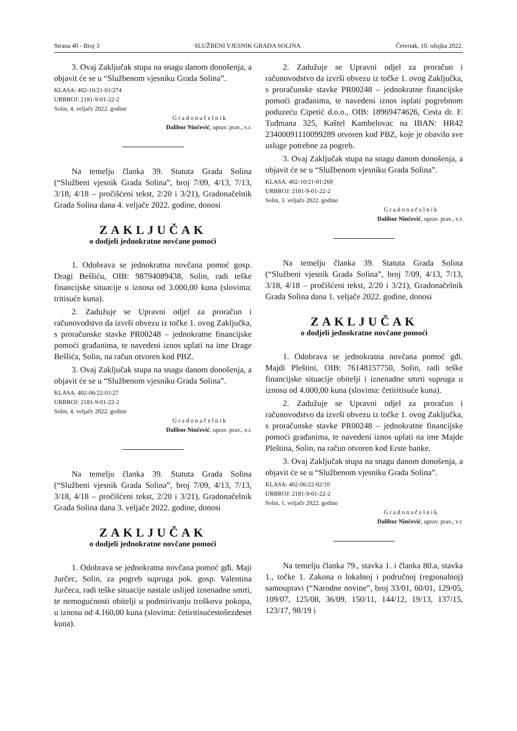Strana 40 - Broj 3 SLUŽBENI VJESNIK GRADA SOLINA Četvrtak, 10. ožujka 2022.
3. Ovaj Zaključak stupa na snagu danom donošenja, a objavit će se u “Službenom vjesniku Grada Solina”.
KLASA: 402-10/21-01/274
URBROJ: 2181-9-01-22-2
Solin, 4. veljače 2022. godine
Gradonačelnik
Dalibor Ninčević, uprav. prav., v.r.
Na temelju članka 39. Statuta Grada Solina (“Službeni vjesnik Grada Solina”, broj 7/09, 4/13, 7/13, 3/18, 4/18 – pročišćeni tekst, 2/20 i 3/21), Gradonačelnik Grada Solina dana 4. veljače 2022. godine, donosi
ZAKLJUČAK
o dodjeli jednokratne novčane pomoći
1. Odobrava se jednokratna novčana pomoć gosp. Dragi Bešliću, OIB: 98794089438, Solin, radi teške financijske situacije u iznosu od 3.000,00 kuna (slovima: tritisuće kuna).
2. Zadužuje se Upravni odjel za proračun i računovodstvo da izvrši obvezu iz točke 1. ovog Zaključka, s proračunske stavke PR00248 – jednokratne financijske pomoći građanima, te navedeni iznos uplati na ime Drage Bešlića, Solin, na račun otvoren kod PBZ.
3. Ovaj Zaključak stupa na snagu danom donošenja, a objavit će se u “Službenom vjesniku Grada Solina”.
KLASA: 402-06/22-01/27
URBROJ: 2181-9-01-22-2
Solin, 4. veljače 2022. godine
Gradonačelnik
Dalibor Ninčević, uprav. prav., v.r.
Na temelju članka 39. Statuta Grada Solina (“Službeni vjesnik Grada Solina”, broj 7/09, 4/13, 7/13, 3/18, 4/18 – pročišćeni tekst, 2/20 i 3/21), Gradonačelnik Grada Solina dana 3. veljače 2022. godine, donosi
ZAKLJUČAK
o dodjeli jednokratne novčane pomoći
1. Odobrava se jednokratna novčana pomoć gđi. Maji Jurčec, Solin, za pogreb supruga pok. gosp. Valentina Jurčeca, radi teške situacije nastale uslijed iznenadne smrti, te nemogućnosti obitelji u podmirivanju troškova pokopa, u iznosu od 4.160,00 kuna (slovima: četiritisućestošezdeset kuna).
2. Zadužuje se Upravni odjel za proračun i računovodstvo da izvrši obvezu iz točke 1. ovog Zaključka, s proračunske stavke PR00248 – jednokratne financijske pomoći građanima, te navedeni iznos isplati pogrebnom poduzeću Cipetić d.o.o., OIB: 18969474626, Cesta dr. F. Tuđmana 325, Kaštel Kambelovac na IBAN: HR42 2340009111009­9289 otvoren kod PBZ, koje je obavilo sve usluge potrebne za pogreb.
3. Ovaj Zaključak stupa na snagu danom donošenja, a objavit će se u “Službenom vjesniku Grada Solina”.
KLASA: 402-10/21-01/269
URBROJ: 2181-9-01-22-2
Solin, 3. veljače 2022. godine
Gradonačelnik
Dalibor Ninčević, uprav. prav., v.r.
Na temelju članka 39. Statuta Grada Solina (“Službeni vjesnik Grada Solina”, broj 7/09, 4/13, 7/13, 3/18, 4/18 – pročišćeni tekst, 2/20 i 3/21), Gradonačelnik Grada Solina dana 1. veljače 2022. godine, donosi
ZAKLJUČAK
o dodjeli jednokratne novčane pomoći
1. Odobrava se jednokratna novčana pomoć gđi. Majdi Pleštini, OIB: 76148157750, Solin, radi teške financijske situacije obitelji i iznenadne smrti supruga u iznosu od 4.000,00 kuna (slovima: četiritisuće kuna).
2. Zadužuje se Upravni odjel za proračun i računovodstvo da izvrši obvezu iz točke 1. ovog Zaključka, s proračunske stavke PR00248 – jednokratne financijske pomoći građanima, te navedeni iznos uplati na ime Majde Pleština, Solin, na račun otvoren kod Erste banke.
3. Ovaj Zaključak stupa na snagu danom donošenja, a objavit će se u “Službenom vjesniku Grada Solina”.
KLASA: 402-06/22-02/10
URBROJ: 2181-9-01-22-2
Solin, 1. veljače 2022. godine
Gradonačelnik
Dalibor Ninčević, uprav. prav., v.r.
Na temelju članka 79., stavka 1. i članka 80.a, stavka 1., točke 1. Zakona o lokalnoj i područnoj (regionalnoj) samoupravi (“Narodne novine”, broj 33/01, 60/01, 129/05, 109/07, 125/08, 36/09, 150/11, 144/12, 19/13, 137/15, 123/17, 98/19 i